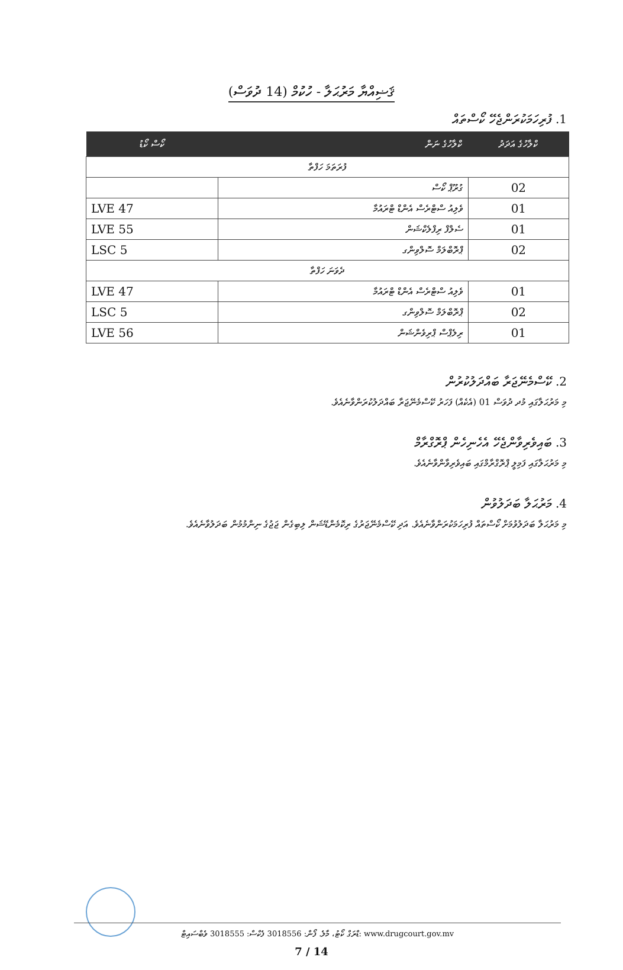ޤަޟިއްޔާ މަރުޙަލާ - ހުކުމް (14 ދުވަސް)
1. ފުރިހަމަކުރަންޖެހޭ ކޯސްތައް
| ކޯސް ކޯޑު | ކްލާހުގެ ނަން | ކްލާހުގެ އަދަދު |
| --- | --- | --- |
| ފުރަތަމަ ހަފްތާ | | |
| | ގުރޫޕް ކޯސް | 02 |
| LVE 47 | ވެލިއު ސްޓްރެސް އެންޑް ޓްރައުމާ | 01 |
| LVE 55 | ސެލްފް ރިފްލެކްޝަން | 01 |
| LSC 5 | ޕްރޮބްލަމް ސޮލްވިންގ | 02 |
| ދެވަނަ ހަފްތާ | | |
| LVE 47 | ވެލިއު ސްޓްރެސް އެންޑް ޓްރައުމާ | 01 |
| LSC 5 | ޕްރޮބްލަމް ސޮލްވިންގ | 02 |
| LVE 56 | ރިލެޕްސް ޕްރިވެންޝަން | 01 |
2. ކޭސްމެނޭޖަރާ ބައްދަލުކުރުން
މި މަރުޙަލާގައި މުދ ދުވަސް 01 (އެކެއް) ފަހަރު ކޭސްމެނޭޖަރާ ބައްދަލުކުރަންވާނެއެވެ.
3. ބައިވެރިވާންޖެހޭ އެހެނިހެން ޕްރޮގްރާމް
މި މަރުޙަލާގައި ފަމިލީ ޕްރޮގްރާމްގައި ބައިވެރިވާންވާނެއެވެ.
4. މަރުޙަލާ ބަދަލުވުން
މި މަރުޙަލާ ބަދަލުވުމަށް ކޯސްތައް ފުރިހަމަކުރަންވާނެއެވެ. އަދި ކޭސްމެނޭޖަރުގެ ރިކޮމެންޑޭޝަން ލިބިގެން ޖަޖުގެ ނިންމުމުން ބަދަލުވާނެއެވެ.
ޑްރަގް ކޯޓު، މާލެ. ފޯން: 3018556 ފެކްސް: 3018555 ވެބްސައިޓް: www.drugcourt.gov.mv
7 / 14